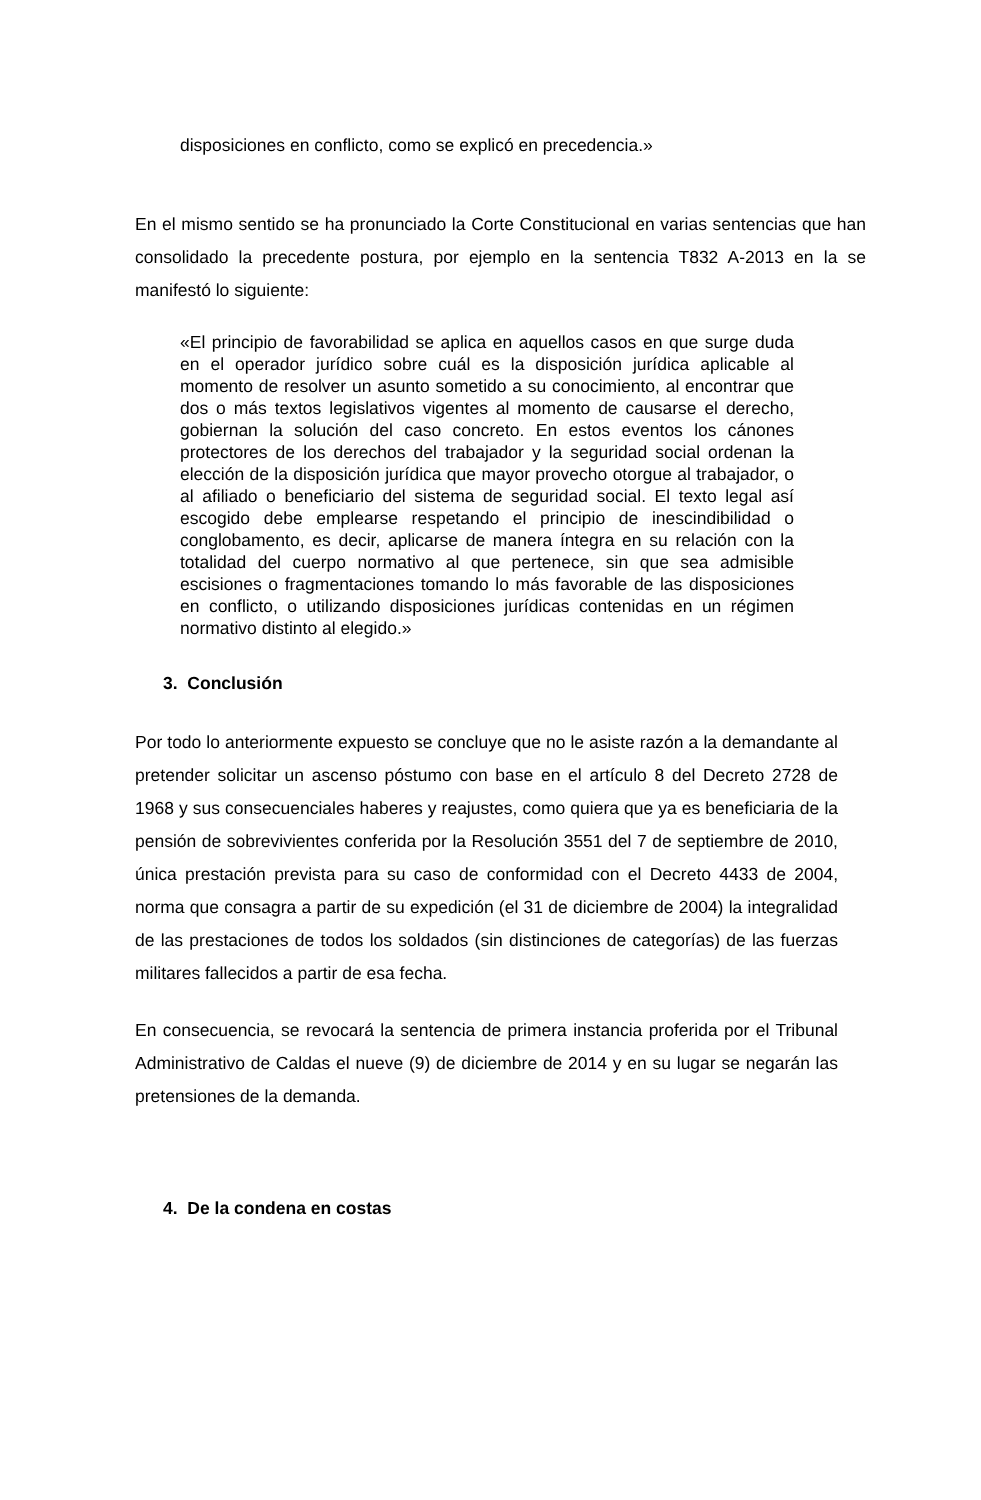disposiciones en conflicto, como se explicó en precedencia.»
En el mismo sentido se ha pronunciado la Corte Constitucional en varias sentencias que han consolidado la precedente postura, por ejemplo en la sentencia T832 A-2013 en la se manifestó lo siguiente:
«El principio de favorabilidad se aplica en aquellos casos en que surge duda en el operador jurídico sobre cuál es la disposición jurídica aplicable al momento de resolver un asunto sometido a su conocimiento, al encontrar que dos o más textos legislativos vigentes al momento de causarse el derecho, gobiernan la solución del caso concreto. En estos eventos los cánones protectores de los derechos del trabajador y la seguridad social ordenan la elección de la disposición jurídica que mayor provecho otorgue al trabajador, o al afiliado o beneficiario del sistema de seguridad social. El texto legal así escogido debe emplearse respetando el principio de inescindibilidad o conglobamento, es decir, aplicarse de manera íntegra en su relación con la totalidad del cuerpo normativo al que pertenece, sin que sea admisible escisiones o fragmentaciones tomando lo más favorable de las disposiciones en conflicto, o utilizando disposiciones jurídicas contenidas en un régimen normativo distinto al elegido.»
3. Conclusión
Por todo lo anteriormente expuesto se concluye que no le asiste razón a la demandante al pretender solicitar un ascenso póstumo con base en el artículo 8 del Decreto 2728 de 1968 y sus consecuenciales haberes y reajustes, como quiera que ya es beneficiaria de la pensión de sobrevivientes conferida por la Resolución 3551 del 7 de septiembre de 2010, única prestación prevista para su caso de conformidad con el Decreto 4433 de 2004, norma que consagra a partir de su expedición (el 31 de diciembre de 2004) la integralidad de las prestaciones de todos los soldados (sin distinciones de categorías) de las fuerzas militares fallecidos a partir de esa fecha.
En consecuencia, se revocará la sentencia de primera instancia proferida por el Tribunal Administrativo de Caldas el nueve (9) de diciembre de 2014 y en su lugar se negarán las pretensiones de la demanda.
4. De la condena en costas